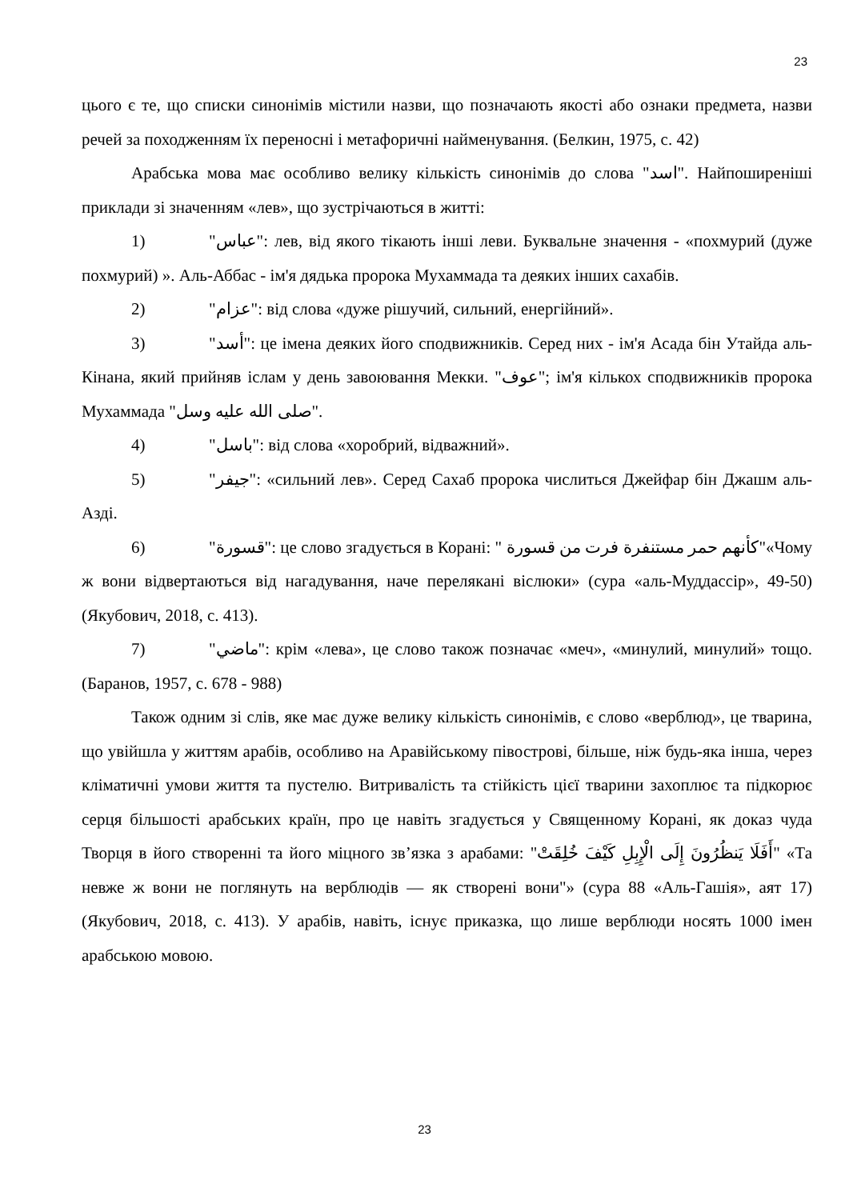23
цього є те, що списки синонімів містили назви, що позначають якості або ознаки предмета, назви речей за походженням їх переносні і метафоричні найменування. (Белкин, 1975, с. 42)
Арабська мова має особливо велику кількість синонімів до слова "اسد". Найпоширеніші приклади зі значенням «лев», що зустрічаються в житті:
1) "عباس": лев, від якого тікають інші леви. Буквальне значення - «похмурий (дуже похмурий) ». Аль-Аббас - ім'я дядька пророка Мухаммада та деяких інших сахабів.
2) "عزام": від слова «дуже рішучий, сильний, енергійний».
3) "أسد": це імена деяких його сподвижників. Серед них - ім'я Асада бін Утайда аль-Кінана, який прийняв іслам у день завоювання Мекки. "عوف"; ім'я кількох сподвижників пророка Мухаммада "صلى الله عليه وسل".
4) "باسل": від слова «хоробрий, відважний».
5) "جيفر": «сильний лев». Серед Сахаб пророка числиться Джейфар бін Джашм аль-Азді.
6) "قسورة": це слово згадується в Корані: " كأنهم حمر مستنفرة فرت من قسورة"«Чому ж вони відвертаються від нагадування, наче перелякані віслюки» (сура «аль-Муддассір», 49-50) (Якубович, 2018, с. 413).
7) "ماضي": крім «лева», це слово також позначає «меч», «минулий, минулий» тощо. (Баранов, 1957, с. 678 - 988)
Також одним зі слів, яке має дуже велику кількість синонімів, є слово «верблюд», це тварина, що увійшла у життям арабів, особливо на Аравійському півострові, більше, ніж будь-яка інша, через кліматичні умови життя та пустелю. Витривалість та стійкість цієї тварини захоплює та підкорює серця більшості арабських країн, про це навіть згадується у Священному Корані, як доказ чуда Творця в його створенні та його міцного зв’язка з арабами: "أَفَلَا يَنظُرُونَ إِلَى الْإِبِلِ كَيْفَ خُلِقَتْ" «Та невже ж вони не поглянуть на верблюдів — як створені вони"» (сура 88 «Аль-Гашія», аят 17) (Якубович, 2018, с. 413). У арабів, навіть, існує приказка, що лише верблюди носять 1000 імен арабською мовою.
23